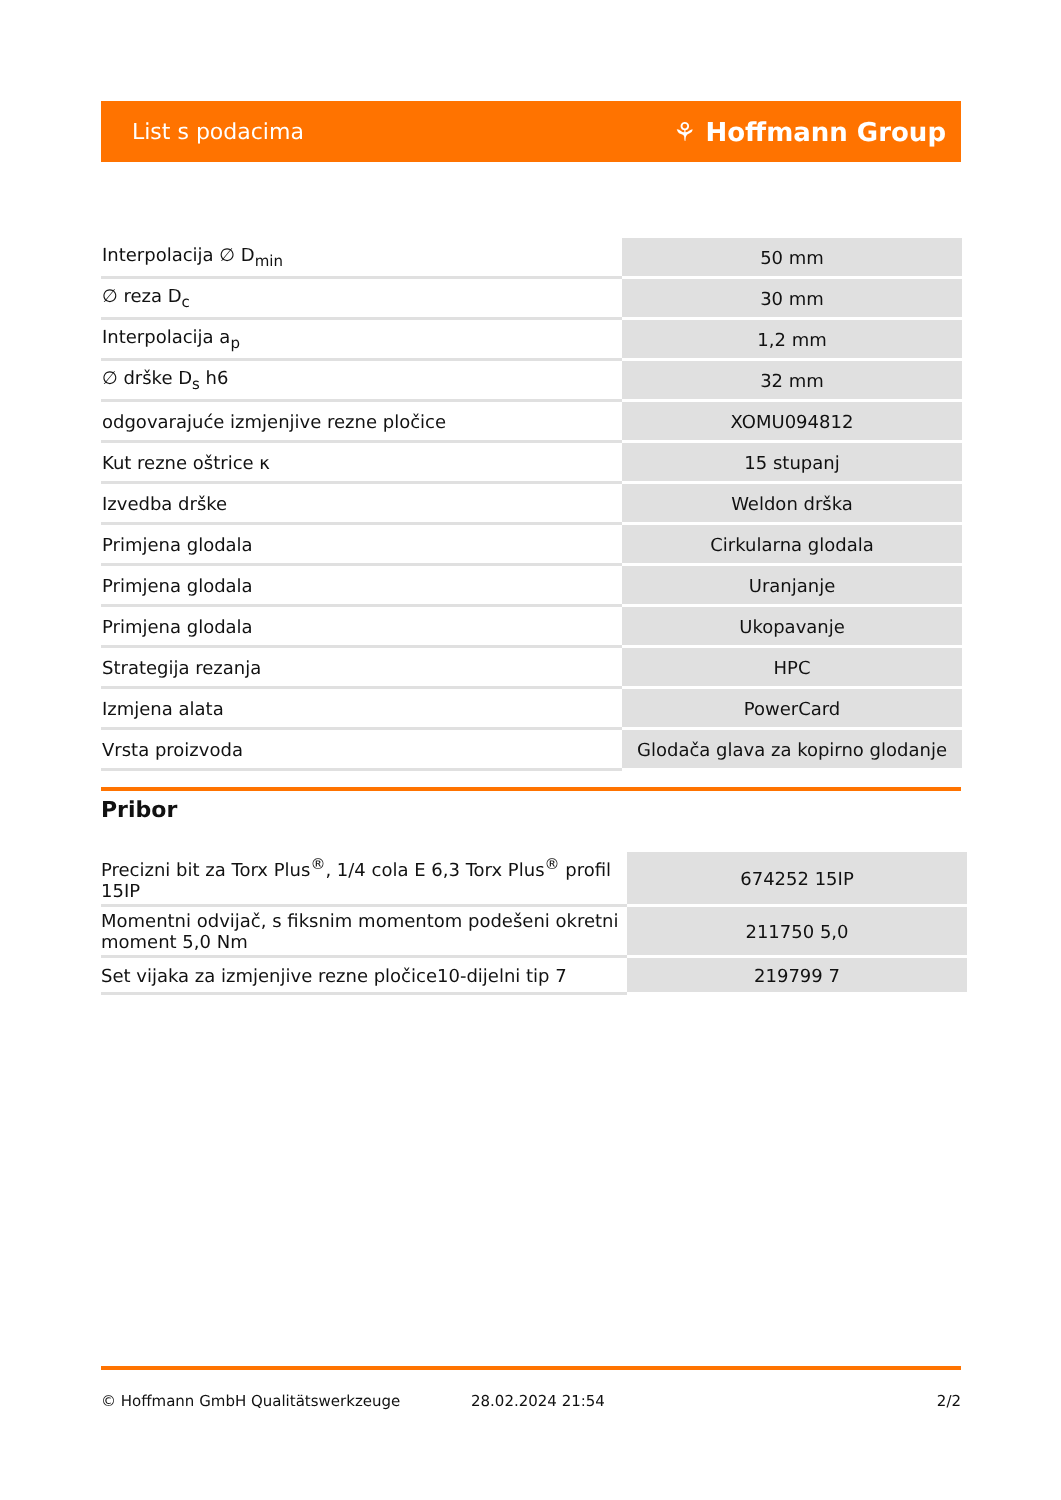List s podacima ⚘ Hoffmann Group
| Interpolacija ∅ D<sub>min</sub> | 50 mm |
| ∅ reza D<sub>c</sub> | 30 mm |
| Interpolacija a<sub>p</sub> | 1,2 mm |
| ∅ drške D<sub>s</sub> h6 | 32 mm |
| odgovarajuće izmjenjive rezne pločice | XOMU094812 |
| Kut rezne oštrice κ | 15 stupanj |
| Izvedba drške | Weldon drška |
| Primjena glodala | Cirkularna glodala |
| Primjena glodala | Uranjanje |
| Primjena glodala | Ukopavanje |
| Strategija rezanja | HPC |
| Izmjena alata | PowerCard |
| Vrsta proizvoda | Glodača glava za kopirno glodanje |
Pribor
| Precizni bit za Torx Plus<sup>®</sup>, 1/4 cola E 6,3 Torx Plus<sup>®</sup> profil 15IP | 674252 15IP |
| Momentni odvijač, s fiksnim momentom podešeni okretni moment 5,0 Nm | 211750 5,0 |
| Set vijaka za izmjenjive rezne pločice10-dijelni tip 7 | 219799 7 |
© Hoffmann GmbH Qualitätswerkzeuge 28.02.2024 21:54 2/2